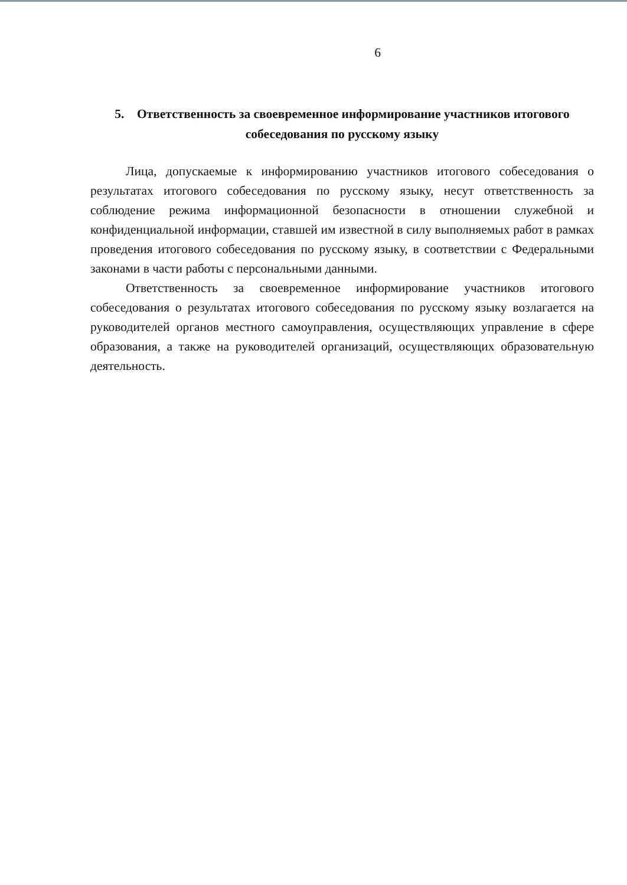6
5. Ответственность за своевременное информирование участников итогового собеседования по русскому языку
Лица, допускаемые к информированию участников итогового собеседования о результатах итогового собеседования по русскому языку, несут ответственность за соблюдение режима информационной безопасности в отношении служебной и конфиденциальной информации, ставшей им известной в силу выполняемых работ в рамках проведения итогового собеседования по русскому языку, в соответствии с Федеральными законами в части работы с персональными данными.
Ответственность за своевременное информирование участников итогового собеседования о результатах итогового собеседования по русскому языку возлагается на руководителей органов местного самоуправления, осуществляющих управление в сфере образования, а также на руководителей организаций, осуществляющих образовательную деятельность.